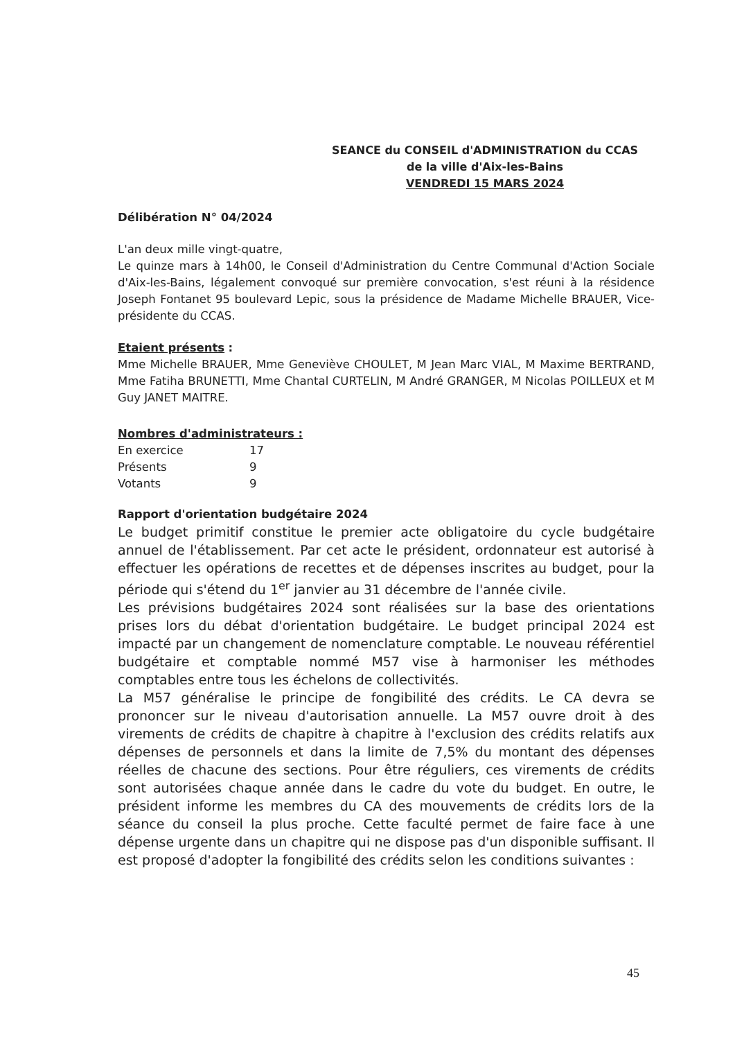SEANCE du CONSEIL d'ADMINISTRATION du CCAS
de la ville d'Aix-les-Bains
VENDREDI 15 MARS 2024
Délibération N° 04/2024
L'an deux mille vingt-quatre,
Le quinze mars à 14h00, le Conseil d'Administration du Centre Communal d'Action Sociale d'Aix-les-Bains, légalement convoqué sur première convocation, s'est réuni à la résidence Joseph Fontanet 95 boulevard Lepic, sous la présidence de Madame Michelle BRAUER, Vice-présidente du CCAS.
Etaient présents :
Mme Michelle BRAUER, Mme Geneviève CHOULET, M Jean Marc VIAL, M Maxime BERTRAND, Mme Fatiha BRUNETTI, Mme Chantal CURTELIN, M André GRANGER, M Nicolas POILLEUX et M Guy JANET MAITRE.
Nombres d'administrateurs :
| En exercice | 17 |
| Présents | 9 |
| Votants | 9 |
Rapport d'orientation budgétaire 2024
Le budget primitif constitue le premier acte obligatoire du cycle budgétaire annuel de l'établissement. Par cet acte le président, ordonnateur est autorisé à effectuer les opérations de recettes et de dépenses inscrites au budget, pour la période qui s'étend du 1<sup>er</sup> janvier au 31 décembre de l'année civile.
Les prévisions budgétaires 2024 sont réalisées sur la base des orientations prises lors du débat d'orientation budgétaire. Le budget principal 2024 est impacté par un changement de nomenclature comptable. Le nouveau référentiel budgétaire et comptable nommé M57 vise à harmoniser les méthodes comptables entre tous les échelons de collectivités.
La M57 généralise le principe de fongibilité des crédits. Le CA devra se prononcer sur le niveau d'autorisation annuelle. La M57 ouvre droit à des virements de crédits de chapitre à chapitre à l'exclusion des crédits relatifs aux dépenses de personnels et dans la limite de 7,5% du montant des dépenses réelles de chacune des sections. Pour être réguliers, ces virements de crédits sont autorisées chaque année dans le cadre du vote du budget. En outre, le président informe les membres du CA des mouvements de crédits lors de la séance du conseil la plus proche. Cette faculté permet de faire face à une dépense urgente dans un chapitre qui ne dispose pas d'un disponible suffisant. Il est proposé d'adopter la fongibilité des crédits selon les conditions suivantes :
45